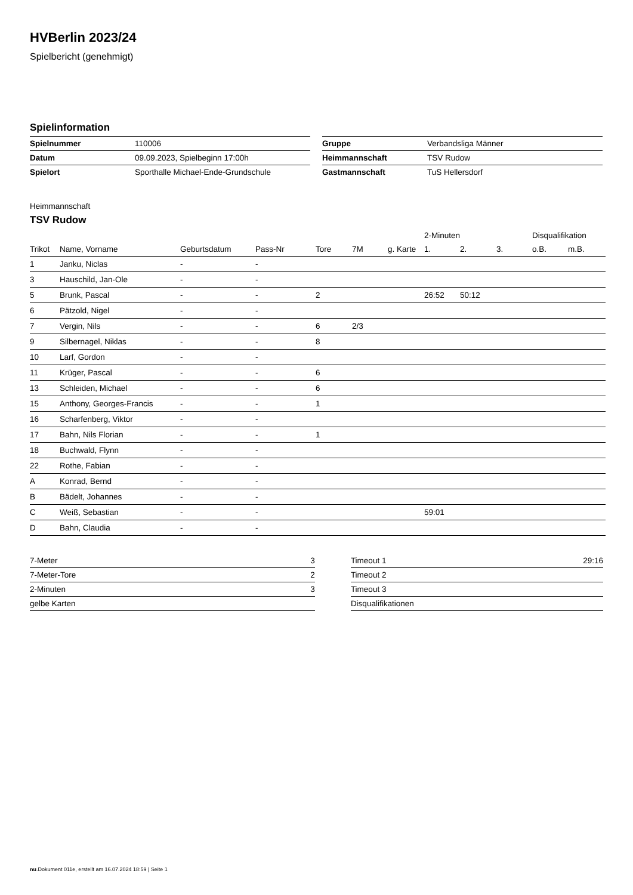HVBerlin 2023/24
Spielbericht (genehmigt)
Spielinformation
| Spielnummer | 110006 |
| Datum | 09.09.2023, Spielbeginn 17:00h |
| Spielort | Sporthalle Michael-Ende-Grundschule |
| Gruppe | Verbandsliga Männer |
| Heimmannschaft | TSV Rudow |
| Gastmannschaft | TuS Hellersdorf |
Heimmannschaft
TSV Rudow
| | | | | | | | 2-Minuten | | | Disqualifikation | |
| --- | --- | --- | --- | --- | --- | --- | --- | --- | --- | --- | --- |
| Trikot | Name, Vorname | Geburtsdatum | Pass-Nr | Tore | 7M | g. Karte | 1. | 2. | 3. | o.B. | m.B. |
| 1 | Janku, Niclas | - | - | | | | | | | | |
| 3 | Hauschild, Jan-Ole | - | - | | | | | | | | |
| 5 | Brunk, Pascal | - | - | 2 | | | 26:52 | 50:12 | | | |
| 6 | Pätzold, Nigel | - | - | | | | | | | | |
| 7 | Vergin, Nils | - | - | 6 | 2/3 | | | | | | |
| 9 | Silbernagel, Niklas | - | - | 8 | | | | | | | |
| 10 | Larf, Gordon | - | - | | | | | | | | |
| 11 | Krüger, Pascal | - | - | 6 | | | | | | | |
| 13 | Schleiden, Michael | - | - | 6 | | | | | | | |
| 15 | Anthony, Georges-Francis | - | - | 1 | | | | | | | |
| 16 | Scharfenberg, Viktor | - | - | | | | | | | | |
| 17 | Bahn, Nils Florian | - | - | 1 | | | | | | | |
| 18 | Buchwald, Flynn | - | - | | | | | | | | |
| 22 | Rothe, Fabian | - | - | | | | | | | | |
| A | Konrad, Bernd | - | - | | | | | | | | |
| B | Bädelt, Johannes | - | - | | | | | | | | |
| C | Weiß, Sebastian | - | - | | | | 59:01 | | | | |
| D | Bahn, Claudia | - | - | | | | | | | | |
| 7-Meter | 3 |
| 7-Meter-Tore | 2 |
| 2-Minuten | 3 |
| gelbe Karten | |
| Timeout 1 | 29:16 |
| Timeout 2 | |
| Timeout 3 | |
| Disqualifikationen | |
nu.Dokument 011e, erstellt am 16.07.2024 18:59 | Seite 1